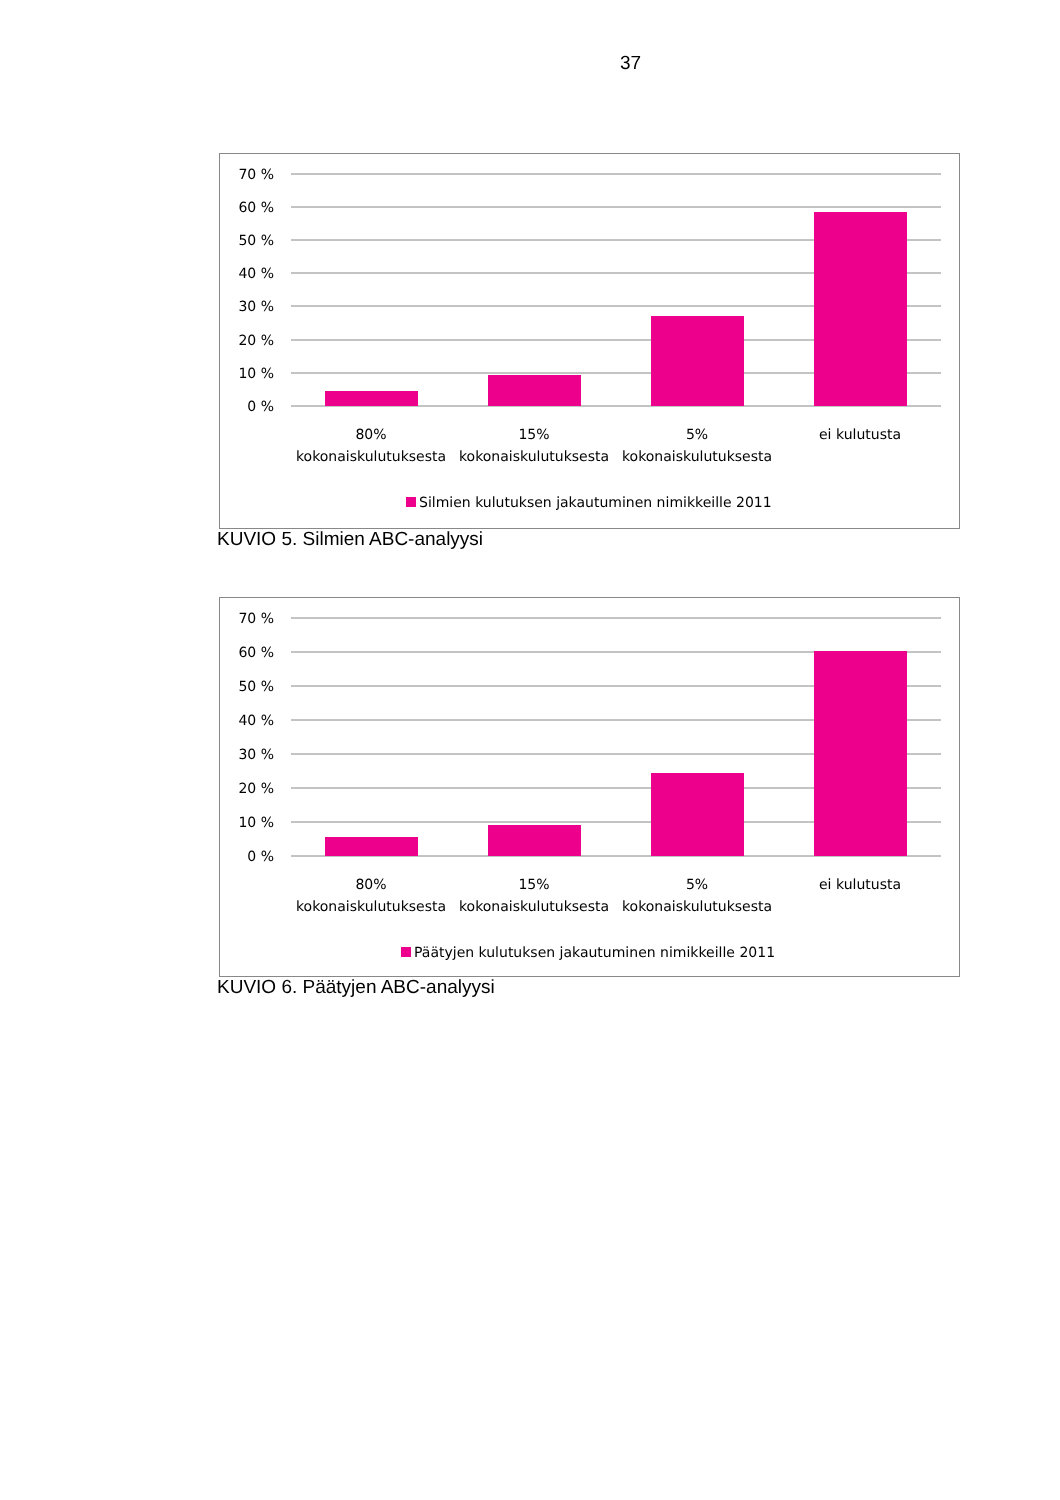37
70 %
60 %
50 %
40 %
30 %
20 %
10 %
0 %
80%
kokonaiskulutuksesta
15%
kokonaiskulutuksesta
5%
kokonaiskulutuksesta
ei kulutusta
Silmien kulutuksen jakautuminen nimikkeille 2011
KUVIO 5. Silmien ABC-analyysi
70 %
60 %
50 %
40 %
30 %
20 %
10 %
0 %
80%
kokonaiskulutuksesta
15%
kokonaiskulutuksesta
5%
kokonaiskulutuksesta
ei kulutusta
Päätyjen kulutuksen jakautuminen nimikkeille 2011
KUVIO 6. Päätyjen ABC-analyysi